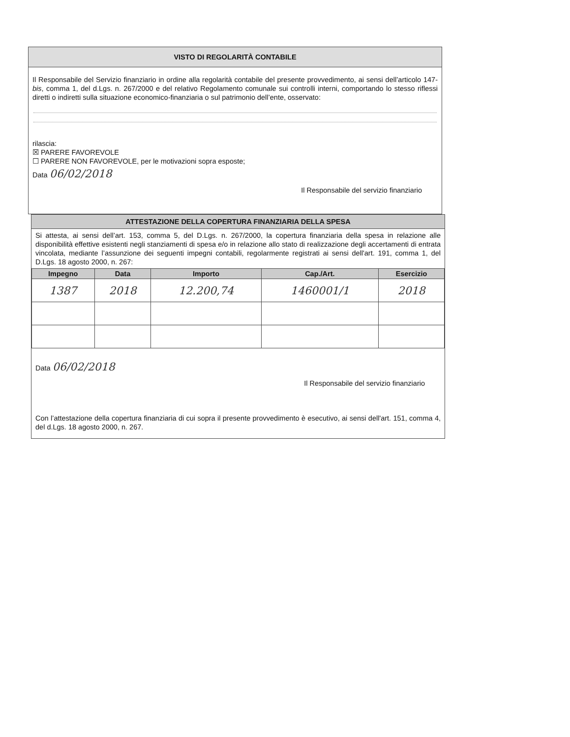VISTO DI REGOLARITÀ CONTABILE
Il Responsabile del Servizio finanziario in ordine alla regolarità contabile del presente provvedimento, ai sensi dell’articolo 147-bis, comma 1, del d.Lgs. n. 267/2000 e del relativo Regolamento comunale sui controlli interni, comportando lo stesso riflessi diretti o indiretti sulla situazione economico-finanziaria o sul patrimonio dell’ente, osservato:
rilascia:
☒ PARERE FAVOREVOLE
☐ PARERE NON FAVOREVOLE, per le motivazioni sopra esposte;
Data 06/02/2018
Il Responsabile del servizio finanziario
ATTESTAZIONE DELLA COPERTURA FINANZIARIA DELLA SPESA
Si attesta, ai sensi dell’art. 153, comma 5, del D.Lgs. n. 267/2000, la copertura finanziaria della spesa in relazione alle disponibilità effettive esistenti negli stanziamenti di spesa e/o in relazione allo stato di realizzazione degli accertamenti di entrata vincolata, mediante l’assunzione dei seguenti impegni contabili, regolarmente registrati ai sensi dell'art. 191, comma 1, del D.Lgs. 18 agosto 2000, n. 267:
| Impegno | Data | Importo | Cap./Art. | Esercizio |
| --- | --- | --- | --- | --- |
| 1387 | 2018 | 12.200,74 | 1460001/1 | 2018 |
Data 06/02/2018
Il Responsabile del servizio finanziario
Con l’attestazione della copertura finanziaria di cui sopra il presente provvedimento è esecutivo, ai sensi dell'art. 151, comma 4, del d.Lgs. 18 agosto 2000, n. 267.